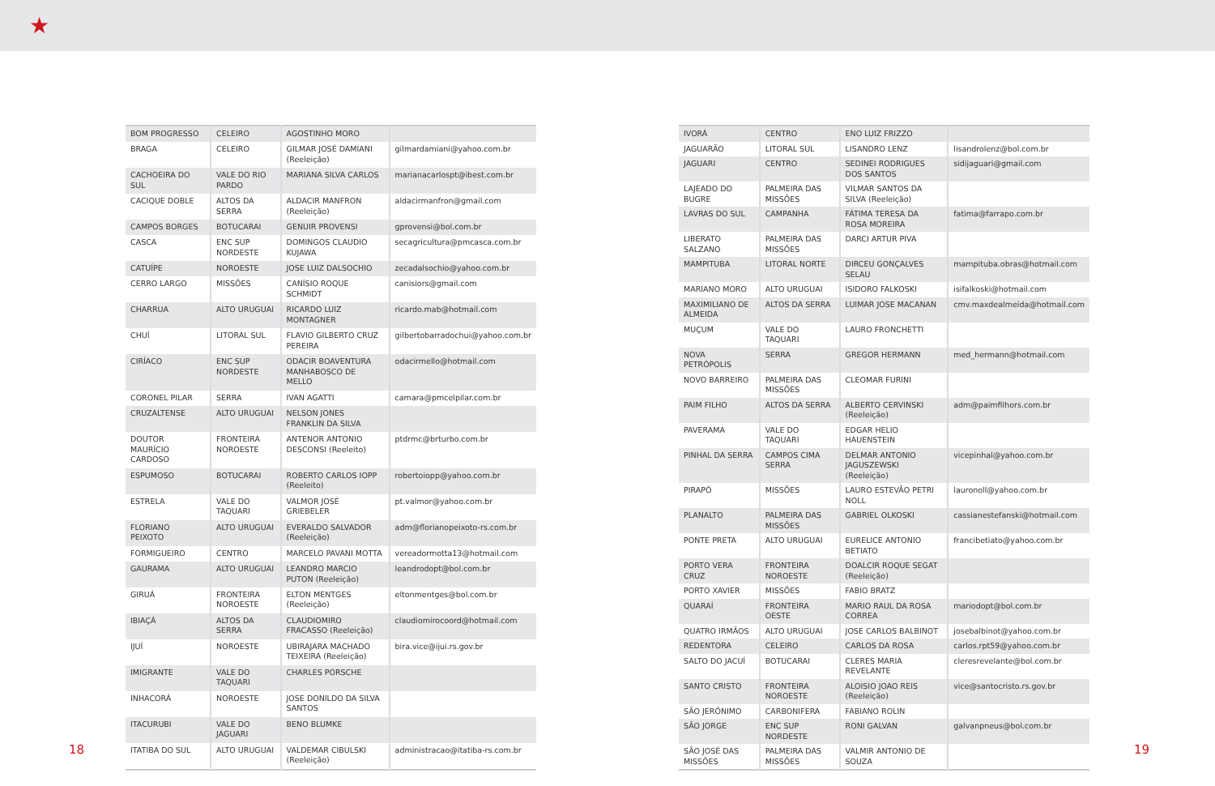★
| BOM PROGRESSO | CELEIRO | AGOSTINHO MORO | |
| BRAGA | CELEIRO | GILMAR JOSÉ DAMIANI (Reeleição) | gilmardamiani@yahoo.com.br |
| CACHOEIRA DO SUL | VALE DO RIO PARDO | MARIANA SILVA CARLOS | marianacarlospt@ibest.com.br |
| CACIQUE DOBLE | ALTOS DA SERRA | ALDACIR MANFRON (Reeleição) | aldacirmanfron@gmail.com |
| CAMPOS BORGES | BOTUCARAI | GENUIR PROVENSI | gprovensi@bol.com.br |
| CASCA | ENC SUP NORDESTE | DOMINGOS CLAUDIO KUJAWA | secagricultura@pmcasca.com.br |
| CATUÍPE | NOROESTE | JOSE LUIZ DALSOCHIO | zecadalsochio@yahoo.com.br |
| CERRO LARGO | MISSÕES | CANÍSIO ROQUE SCHMIDT | canisiors@gmail.com |
| CHARRUA | ALTO URUGUAI | RICARDO LUIZ MONTAGNER | ricardo.mab@hotmail.com |
| CHUÍ | LITORAL SUL | FLAVIO GILBERTO CRUZ PEREIRA | gilbertobarradochui@yahoo.com.br |
| CIRÍACO | ENC SUP NORDESTE | ODACIR BOAVENTURA MANHABOSCO DE MELLO | odacirmello@hotmail.com |
| CORONEL PILAR | SERRA | IVAN AGATTI | camara@pmcelpilar.com.br |
| CRUZALTENSE | ALTO URUGUAI | NELSON JONES FRANKLIN DA SILVA | |
| DOUTOR MAURÍCIO CARDOSO | FRONTEIRA NOROESTE | ANTENOR ANTONIO DESCONSI (Reeleito) | ptdrmc@brturbo.com.br |
| ESPUMOSO | BOTUCARAI | ROBERTO CARLOS IOPP (Reeleito) | robertoiopp@yahoo.com.br |
| ESTRELA | VALE DO TAQUARI | VALMOR JOSÉ GRIEBELER | pt.valmor@yahoo.com.br |
| FLORIANO PEIXOTO | ALTO URUGUAI | EVERALDO SALVADOR (Reeleição) | adm@florianopeixoto-rs.com.br |
| FORMIGUEIRO | CENTRO | MARCELO PAVANI MOTTA | vereadormotta13@hotmail.com |
| GAURAMA | ALTO URUGUAI | LEANDRO MARCIO PUTON (Reeleição) | leandrodopt@bol.com.br |
| GIRUÁ | FRONTEIRA NOROESTE | ELTON MENTGES (Reeleição) | eltonmentges@bol.com.br |
| IBIAÇÁ | ALTOS DA SERRA | CLAUDIOMIRO FRACASSO (Reeleição) | claudiomirocoord@hotmail.com |
| IJUÍ | NOROESTE | UBIRAJARA MACHADO TEIXEIRA (Reeleição) | bira.vice@ijui.rs.gov.br |
| IMIGRANTE | VALE DO TAQUARI | CHARLES PORSCHE | |
| INHACORÁ | NOROESTE | JOSE DONILDO DA SILVA SANTOS | |
| ITACURUBI | VALE DO JAGUARI | BENO BLUMKE | |
| ITATIBA DO SUL | ALTO URUGUAI | VALDEMAR CIBULSKI (Reeleição) | administracao@itatiba-rs.com.br |
| IVORÁ | CENTRO | ENO LUIZ FRIZZO | |
| JAGUARÃO | LITORAL SUL | LISANDRO LENZ | lisandrolenz@bol.com.br |
| JAGUARI | CENTRO | SEDINEI RODRIGUES DOS SANTOS | sidijaguari@gmail.com |
| LAJEADO DO BUGRE | PALMEIRA DAS MISSÕES | VILMAR SANTOS DA SILVA (Reeleição) | |
| LAVRAS DO SUL | CAMPANHA | FÁTIMA TERESA DA ROSA MOREIRA | fatima@farrapo.com.br |
| LIBERATO SALZANO | PALMEIRA DAS MISSÕES | DARCI ARTUR PIVA | |
| MAMPITUBA | LITORAL NORTE | DIRCEU GONÇALVES SELAU | mampituba.obras@hotmail.com |
| MARIANO MORO | ALTO URUGUAI | ISIDORO FALKOSKI | isifalkoski@hotmail.com |
| MAXIMILIANO DE ALMEIDA | ALTOS DA SERRA | LUIMAR JOSE MACANAN | cmv.maxdealmeida@hotmail.com |
| MUÇUM | VALE DO TAQUARI | LAURO FRONCHETTI | |
| NOVA PETRÓPOLIS | SERRA | GREGOR HERMANN | med_hermann@hotmail.com |
| NOVO BARREIRO | PALMEIRA DAS MISSÕES | CLEOMAR FURINI | |
| PAIM FILHO | ALTOS DA SERRA | ALBERTO CERVINSKI (Reeleição) | adm@paimfilhors.com.br |
| PAVERAMA | VALE DO TAQUARI | EDGAR HELIO HAUENSTEIN | |
| PINHAL DA SERRA | CAMPOS CIMA SERRA | DELMAR ANTONIO JAGUSZEWSKI (Reeleição) | vicepinhal@yahoo.com.br |
| PIRAPÓ | MISSÕES | LAURO ESTEVÃO PETRI NOLL | lauronoll@yahoo.com.br |
| PLANALTO | PALMEIRA DAS MISSÕES | GABRIEL OLKOSKI | cassianestefanski@hotmail.com |
| PONTE PRETA | ALTO URUGUAI | EURELICE ANTONIO BETIATO | francibetiato@yahoo.com.br |
| PORTO VERA CRUZ | FRONTEIRA NOROESTE | DOALCIR ROQUE SEGAT (Reeleição) | |
| PORTO XAVIER | MISSÕES | FABIO BRATZ | |
| QUARAÍ | FRONTEIRA OESTE | MARIO RAUL DA ROSA CORREA | mariodopt@bol.com.br |
| QUATRO IRMÃOS | ALTO URUGUAI | JOSE CARLOS BALBINOT | josebalbinot@yahoo.com.br |
| REDENTORA | CELEIRO | CARLOS DA ROSA | carlos.rpt59@yahoo.com.br |
| SALTO DO JACUÍ | BOTUCARAI | CLERES MARIA REVELANTE | cleresrevelante@bol.com.br |
| SANTO CRISTO | FRONTEIRA NOROESTE | ALOISIO JOAO REIS (Reeleição) | vice@santocristo.rs.gov.br |
| SÃO JERÔNIMO | CARBONIFERA | FABIANO ROLIN | |
| SÃO JORGE | ENC SUP NORDESTE | RONI GALVAN | galvanpneus@bol.com.br |
| SÃO JOSÉ DAS MISSÕES | PALMEIRA DAS MISSÕES | VALMIR ANTONIO DE SOUZA | |
18 19